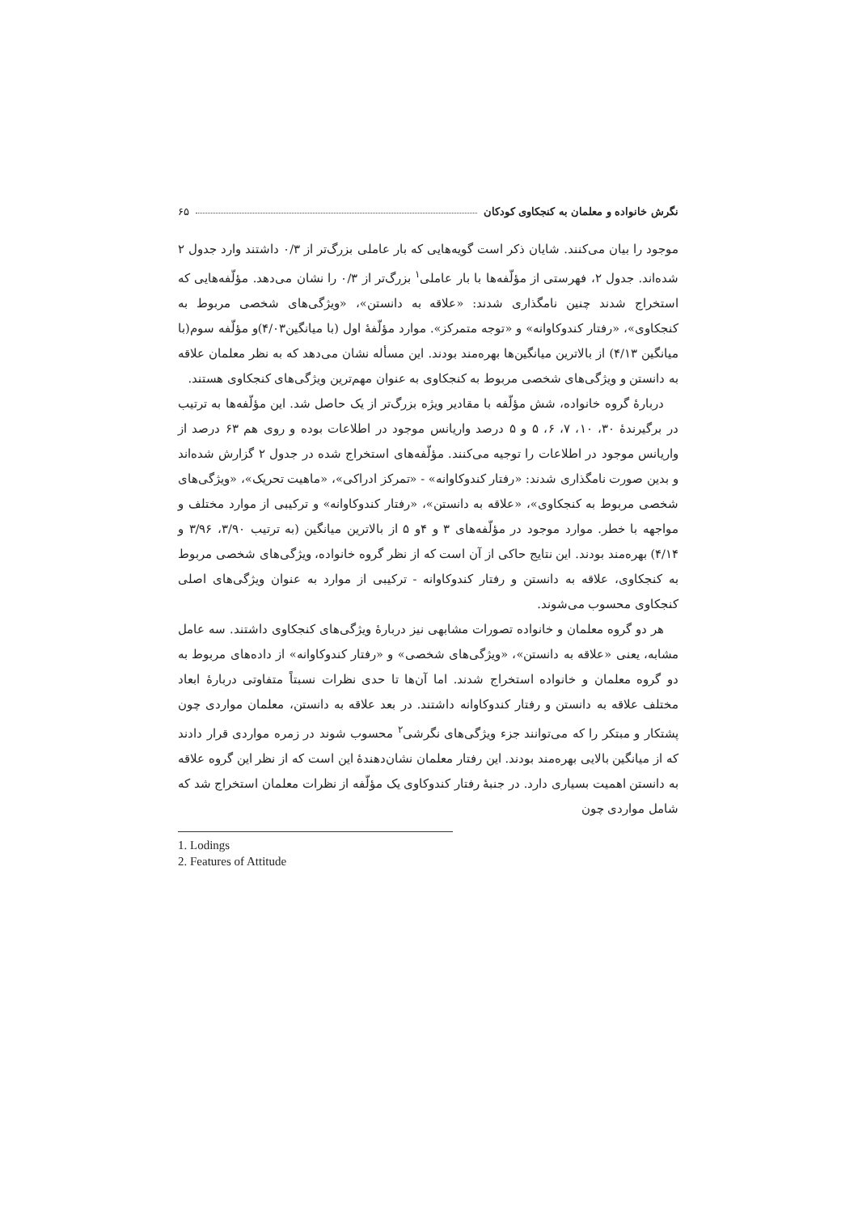نگرش خانواده و معلمان به کنجکاوی کودکان ۶۵
موجود را بیان می‌کنند. شایان ذکر است گویه‌هایی که بار عاملی بزرگ‌تر از ۰/۳ داشتند وارد جدول ۲ شده‌اند. جدول ۲، فهرستی از مؤلّفه‌ها با بار عاملی<sup>۱</sup> بزرگ‌تر از ۰/۳ را نشان می‌دهد. مؤلّفه‌هایی که استخراج شدند چنین نامگذاری شدند: «علاقه به دانستن»، «ویژگی‌های شخصی مربوط به کنجکاوی»، «رفتار کندوکاوانه» و «توجه متمرکز». موارد مؤلّفهٔ اول (با میانگین۴/۰۳)و مؤلّفه سوم(با میانگین ۴/۱۳) از بالاترین میانگین‌ها بهره‌مند بودند. این مسأله نشان می‌دهد که به نظر معلمان علاقه به دانستن و ویژگی‌های شخصی مربوط به کنجکاوی به عنوان مهم‌ترین ویژگی‌های کنجکاوی هستند.
دربارهٔ گروه خانواده، شش مؤلّفه با مقادیر ویژه بزرگ‌تر از یک حاصل شد. این مؤلّفه‌ها به ترتیب در برگیرندهٔ ۳۰، ۱۰، ۷، ۶، ۵ و ۵ درصد واریانس موجود در اطلاعات بوده و روی هم ۶۳ درصد از واریانس موجود در اطلاعات را توجیه می‌کنند. مؤلّفه‌های استخراج شده در جدول ۲ گزارش شده‌اند و بدین صورت نامگذاری شدند: «رفتار کندوکاوانه» - «تمرکز ادراکی»، «ماهیت تحریک»، «ویژگی‌های شخصی مربوط به کنجکاوی»، «علاقه به دانستن»، «رفتار کندوکاوانه» و ترکیبی از موارد مختلف و مواجهه با خطر. موارد موجود در مؤلّفه‌های ۳ و ۴و ۵ از بالاترین میانگین (به ترتیب ۳/۹۰، ۳/۹۶ و ۴/۱۴) بهره‌مند بودند. این نتایج حاکی از آن است که از نظر گروه خانواده، ویژگی‌های شخصی مربوط به کنجکاوی، علاقه به دانستن و رفتار کندوکاوانه - ترکیبی از موارد به عنوان ویژگی‌های اصلی کنجکاوی محسوب می‌شوند.
هر دو گروه معلمان و خانواده تصورات مشابهی نیز دربارهٔ ویژگی‌های کنجکاوی داشتند. سه عامل مشابه، یعنی «علاقه به دانستن»، «ویژگی‌های شخصی» و «رفتار کندوکاوانه» از داده‌های مربوط به دو گروه معلمان و خانواده استخراج شدند. اما آن‌ها تا حدی نظرات نسبتاً متفاوتی دربارهٔ ابعاد مختلف علاقه به دانستن و رفتار کندوکاوانه داشتند. در بعد علاقه به دانستن، معلمان مواردی چون پشتکار و مبتکر را که می‌توانند جزء ویژگی‌های نگرشی<sup>۲</sup> محسوب شوند در زمره مواردی قرار دادند که از میانگین بالایی بهره‌مند بودند. این رفتار معلمان نشان‌دهندهٔ این است که از نظر این گروه علاقه به دانستن اهمیت بسیاری دارد. در جنبهٔ رفتار کندوکاوی یک مؤلّفه از نظرات معلمان استخراج شد که شامل مواردی چون
1. Lodings
2. Features of Attitude